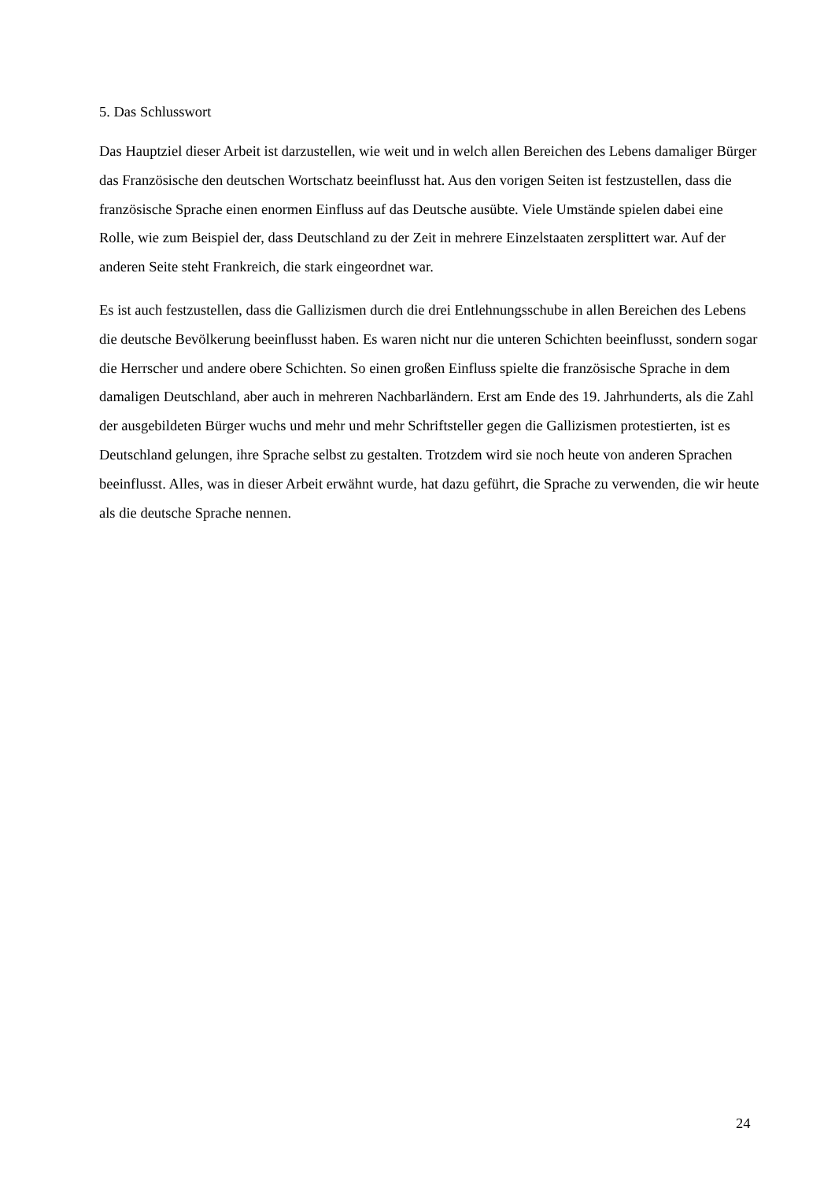5. Das Schlusswort
Das Hauptziel dieser Arbeit ist darzustellen, wie weit und in welch allen Bereichen des Lebens damaliger Bürger das Französische den deutschen Wortschatz beeinflusst hat. Aus den vorigen Seiten ist festzustellen, dass die französische Sprache einen enormen Einfluss auf das Deutsche ausübte. Viele Umstände spielen dabei eine Rolle, wie zum Beispiel der, dass Deutschland zu der Zeit in mehrere Einzelstaaten zersplittert war. Auf der anderen Seite steht Frankreich, die stark eingeordnet war.
Es ist auch festzustellen, dass die Gallizismen durch die drei Entlehnungsschube in allen Bereichen des Lebens die deutsche Bevölkerung beeinflusst haben. Es waren nicht nur die unteren Schichten beeinflusst, sondern sogar die Herrscher und andere obere Schichten. So einen großen Einfluss spielte die französische Sprache in dem damaligen Deutschland, aber auch in mehreren Nachbarländern. Erst am Ende des 19. Jahrhunderts, als die Zahl der ausgebildeten Bürger wuchs und mehr und mehr Schriftsteller gegen die Gallizismen protestierten, ist es Deutschland gelungen, ihre Sprache selbst zu gestalten. Trotzdem wird sie noch heute von anderen Sprachen beeinflusst. Alles, was in dieser Arbeit erwähnt wurde, hat dazu geführt, die Sprache zu verwenden, die wir heute als die deutsche Sprache nennen.
24